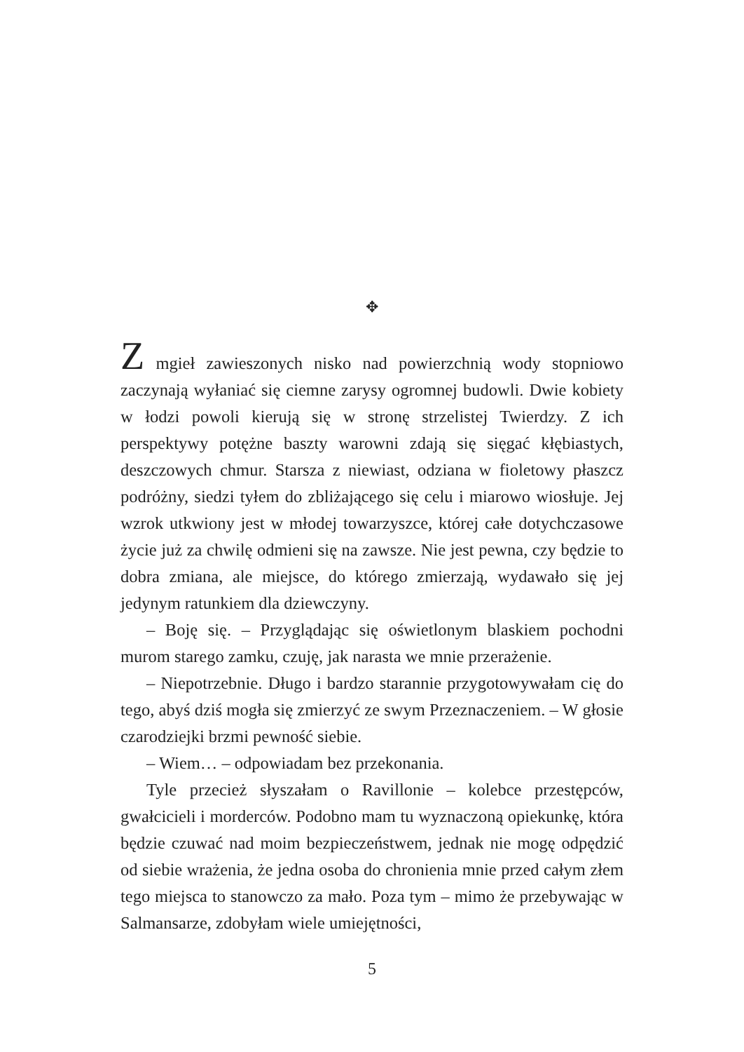✥
Z mgieł zawieszonych nisko nad powierzchnią wody stopniowo zaczynają wyłaniać się ciemne zarysy ogromnej budowli. Dwie kobiety w łodzi powoli kierują się w stronę strzelistej Twierdzy. Z ich perspektywy potężne baszty warowni zdają się sięgać kłębiastych, deszczowych chmur. Starsza z niewiast, odziana w fioletowy płaszcz podróżny, siedzi tyłem do zbliżającego się celu i miarowo wiosłuje. Jej wzrok utkwiony jest w młodej towarzyszce, której całe dotychczasowe życie już za chwilę odmieni się na zawsze. Nie jest pewna, czy będzie to dobra zmiana, ale miejsce, do którego zmierzają, wydawało się jej jedynym ratunkiem dla dziewczyny.
– Boję się. – Przyglądając się oświetlonym blaskiem pochodni murom starego zamku, czuję, jak narasta we mnie przerażenie.
– Niepotrzebnie. Długo i bardzo starannie przygotowywałam cię do tego, abyś dziś mogła się zmierzyć ze swym Przeznaczeniem. – W głosie czarodziejki brzmi pewność siebie.
– Wiem… – odpowiadam bez przekonania.
Tyle przecież słyszałam o Ravillonie – kolebce przestępców, gwałcicieli i morderców. Podobno mam tu wyznaczoną opiekunkę, która będzie czuwać nad moim bezpieczeństwem, jednak nie mogę odpędzić od siebie wrażenia, że jedna osoba do chronienia mnie przed całym złem tego miejsca to stanowczo za mało. Poza tym – mimo że przebywając w Salmansarze, zdobyłam wiele umiejętności,
5